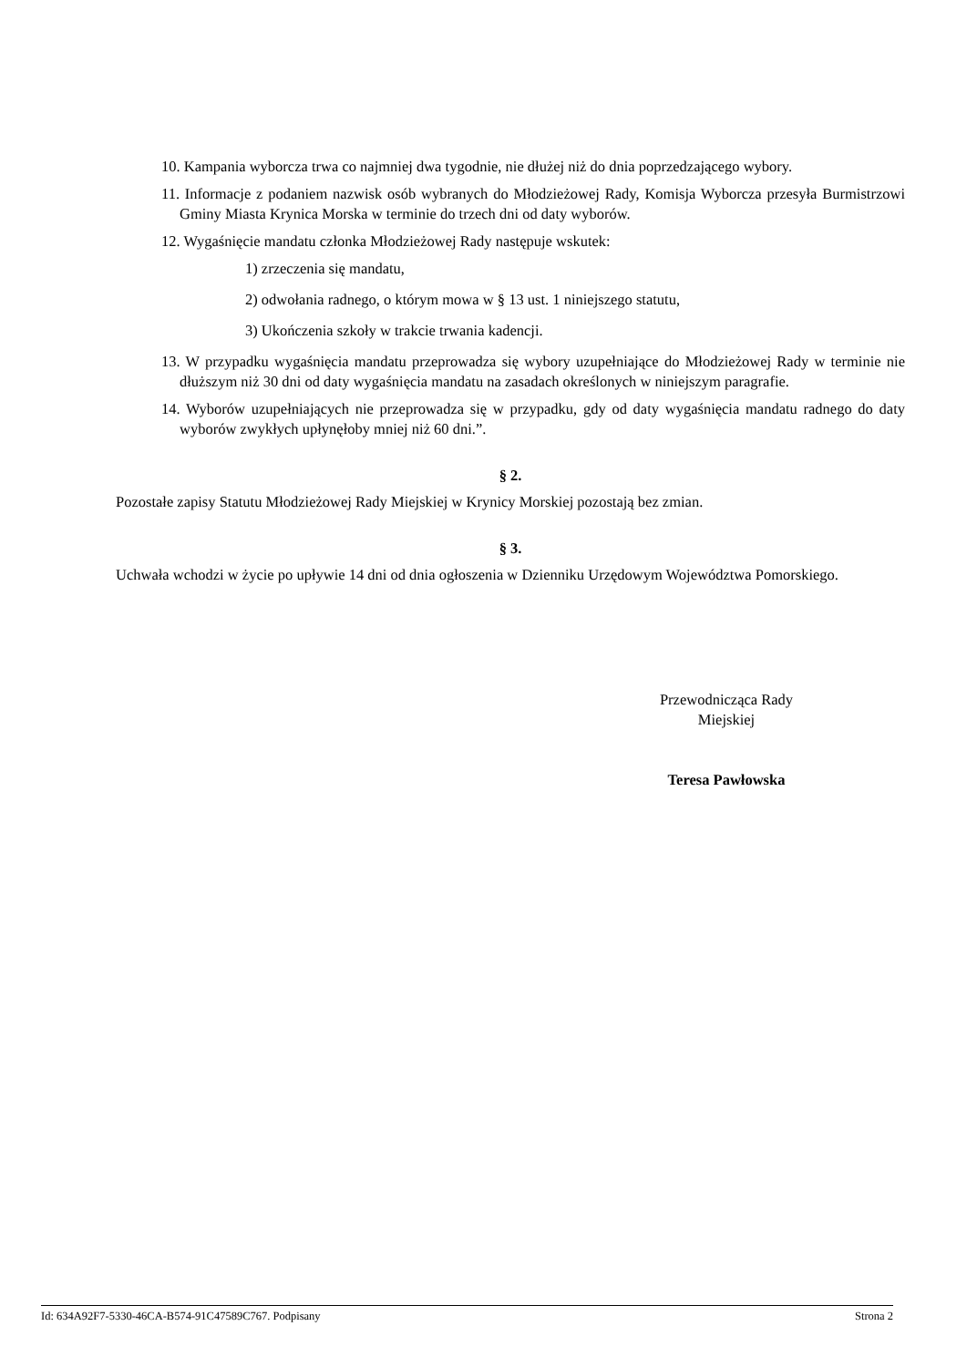10. Kampania wyborcza trwa co najmniej dwa tygodnie, nie dłużej niż do dnia poprzedzającego wybory.
11. Informacje z podaniem nazwisk osób wybranych do Młodzieżowej Rady, Komisja Wyborcza przesyła Burmistrzowi Gminy Miasta Krynica Morska w terminie do trzech dni od daty wyborów.
12. Wygaśnięcie mandatu członka Młodzieżowej Rady następuje wskutek:
1) zrzeczenia się mandatu,
2) odwołania radnego, o którym mowa w § 13 ust. 1 niniejszego statutu,
3) Ukończenia szkoły w trakcie trwania kadencji.
13. W przypadku wygaśnięcia mandatu przeprowadza się wybory uzupełniające do Młodzieżowej Rady w terminie nie dłuższym niż 30 dni od daty wygaśnięcia mandatu na zasadach określonych w niniejszym paragrafie.
14. Wyborów uzupełniających nie przeprowadza się w przypadku, gdy od daty wygaśnięcia mandatu radnego do daty wyborów zwykłych upłynęłoby mniej niż 60 dni.”.
§ 2.
Pozostałe zapisy Statutu Młodzieżowej Rady Miejskiej w Krynicy Morskiej pozostają bez zmian.
§ 3.
Uchwała wchodzi w życie po upływie 14 dni od dnia ogłoszenia w Dzienniku Urzędowym Województwa Pomorskiego.
Przewodnicząca Rady
Miejskiej
Teresa Pawłowska
Id: 634A92F7-5330-46CA-B574-91C47589C767. Podpisany Strona 2